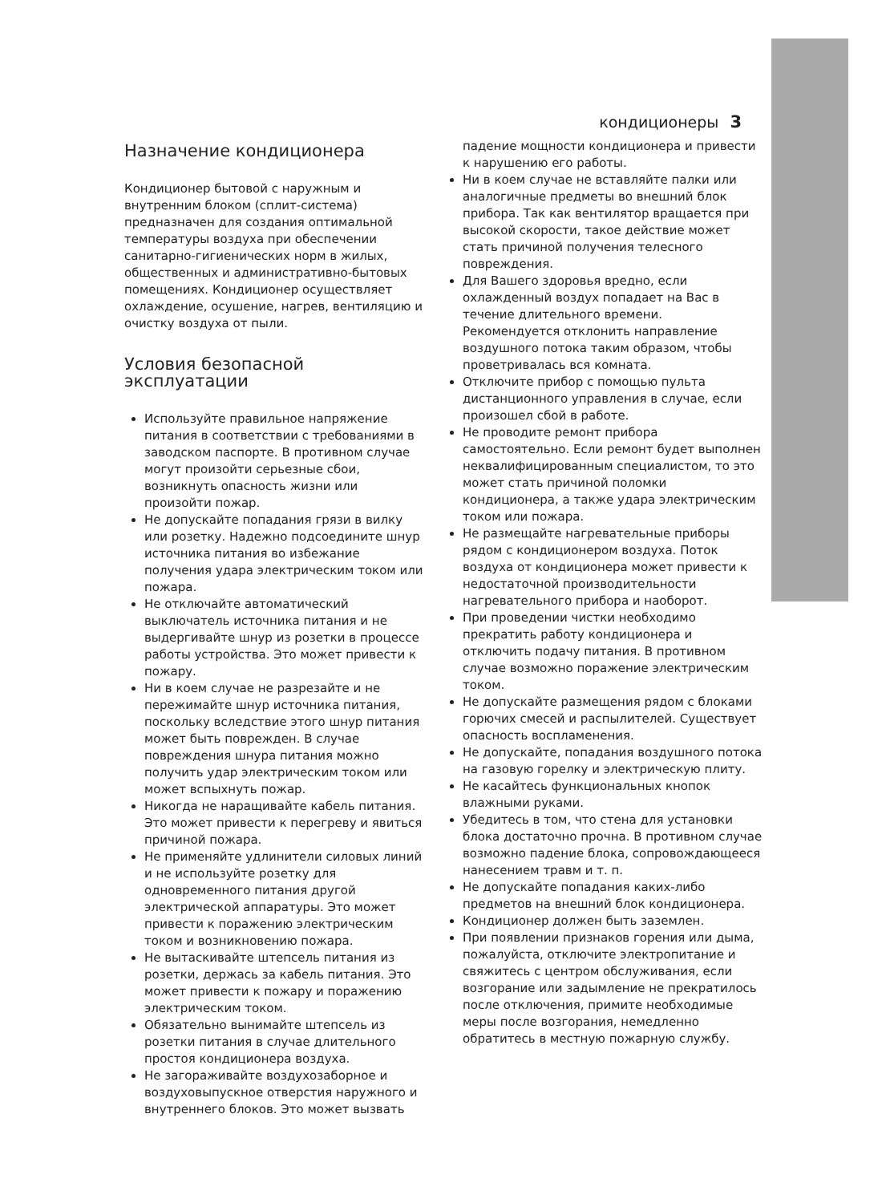кондиционеры 3
Назначение кондиционера
Кондиционер бытовой с наружным и внутренним блоком (сплит-система) предназначен для создания оптимальной температуры воздуха при обеспечении санитарно-гигиенических норм в жилых, общественных и административно-бытовых помещениях. Кондиционер осуществляет охлаждение, осушение, нагрев, вентиляцию и очистку воздуха от пыли.
Условия безопасной эксплуатации
Используйте правильное напряжение питания в соответствии с требованиями в заводском паспорте. В противном случае могут произойти серьезные сбои, возникнуть опасность жизни или произойти пожар.
Не допускайте попадания грязи в вилку или розетку. Надежно подсоедините шнур источника питания во избежание получения удара электрическим током или пожара.
Не отключайте автоматический выключатель источника питания и не выдергивайте шнур из розетки в процессе работы устройства. Это может привести к пожару.
Ни в коем случае не разрезайте и не пережимайте шнур источника питания, поскольку вследствие этого шнур питания может быть поврежден. В случае повреждения шнура питания можно получить удар электрическим током или может вспыхнуть пожар.
Никогда не наращивайте кабель питания. Это может привести к перегреву и явиться причиной пожара.
Не применяйте удлинители силовых линий и не используйте розетку для одновременного питания другой электрической аппаратуры. Это может привести к поражению электрическим током и возникновению пожара.
Не вытаскивайте штепсель питания из розетки, держась за кабель питания. Это может привести к пожару и поражению электрическим током.
Обязательно вынимайте штепсель из розетки питания в случае длительного простоя кондиционера воздуха.
Не загораживайте воздухозаборное и воздуховыпускное отверстия наружного и внутреннего блоков. Это может вызвать
падение мощности кондиционера и привести к нарушению его работы.
Ни в коем случае не вставляйте палки или аналогичные предметы во внешний блок прибора. Так как вентилятор вращается при высокой скорости, такое действие может стать причиной получения телесного повреждения.
Для Вашего здоровья вредно, если охлажденный воздух попадает на Вас в течение длительного времени. Рекомендуется отклонить направление воздушного потока таким образом, чтобы проветривалась вся комната.
Отключите прибор с помощью пульта дистанционного управления в случае, если произошел сбой в работе.
Не проводите ремонт прибора самостоятельно. Если ремонт будет выполнен неквалифицированным специалистом, то это может стать причиной поломки кондиционера, а также удара электрическим током или пожара.
Не размещайте нагревательные приборы рядом с кондиционером воздуха. Поток воздуха от кондиционера может привести к недостаточной производительности нагревательного прибора и наоборот.
При проведении чистки необходимо прекратить работу кондиционера и отключить подачу питания. В противном случае возможно поражение электрическим током.
Не допускайте размещения рядом с блоками горючих смесей и распылителей. Существует опасность воспламенения.
Не допускайте, попадания воздушного потока на газовую горелку и электрическую плиту.
Не касайтесь функциональных кнопок влажными руками.
Убедитесь в том, что стена для установки блока достаточно прочна. В противном случае возможно падение блока, сопровождающееся нанесением травм и т. п.
Не допускайте попадания каких-либо предметов на внешний блок кондиционера.
Кондиционер должен быть заземлен.
При появлении признаков горения или дыма, пожалуйста, отключите электропитание и свяжитесь с центром обслуживания, если возгорание или задымление не прекратилось после отключения, примите необходимые меры после возгорания, немедленно обратитесь в местную пожарную службу.